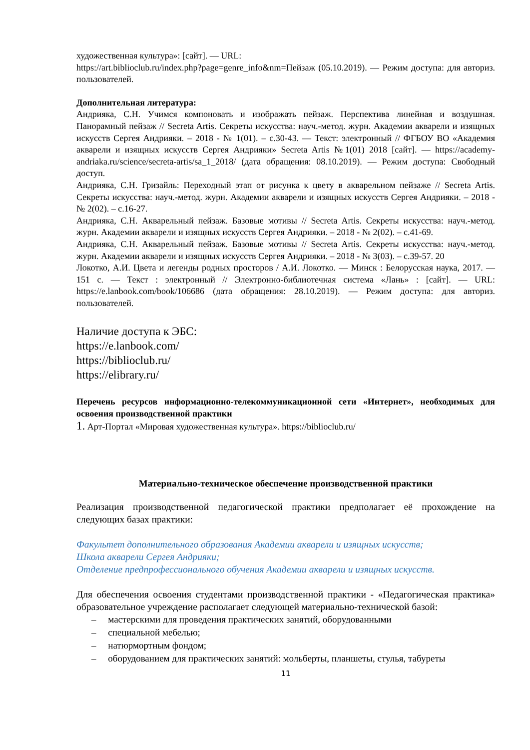художественная культура»: [сайт]. — URL:
https://art.biblioclub.ru/index.php?page=genre_info&nm=Пейзаж (05.10.2019). — Режим доступа: для авториз. пользователей.
Дополнительная литература:
Андрияка, С.Н. Учимся компоновать и изображать пейзаж. Перспектива линейная и воздушная. Панорамный пейзаж // Secreta Artis. Секреты искусства: науч.-метод. журн. Академии акварели и изящных искусств Сергея Андрияки. – 2018 - № 1(01). – с.30-43. — Текст: электронный // ФГБОУ ВО «Академия акварели и изящных искусств Сергея Андрияки» Secreta Artis №1(01) 2018 [сайт]. — https://academy-andriaka.ru/science/secreta-artis/sa_1_2018/ (дата обращения: 08.10.2019). — Режим доступа: Свободный доступ.
Андрияка, С.Н. Гризайль: Переходный этап от рисунка к цвету в акварельном пейзаже // Secreta Artis. Секреты искусства: науч.-метод. журн. Академии акварели и изящных искусств Сергея Андрияки. – 2018 - № 2(02). – с.16-27.
Андрияка, С.Н. Акварельный пейзаж. Базовые мотивы // Secreta Artis. Секреты искусства: науч.-метод. журн. Академии акварели и изящных искусств Сергея Андрияки. – 2018 - № 2(02). – с.41-69.
Андрияка, С.Н. Акварельный пейзаж. Базовые мотивы // Secreta Artis. Секреты искусства: науч.-метод. журн. Академии акварели и изящных искусств Сергея Андрияки. – 2018 - № 3(03). – с.39-57. 20
Локотко, А.И. Цвета и легенды родных просторов / А.И. Локотко. — Минск : Белорусская наука, 2017. — 151 с. — Текст : электронный // Электронно-библиотечная система «Лань» : [сайт]. — URL: https://e.lanbook.com/book/106686 (дата обращения: 28.10.2019). — Режим доступа: для авториз. пользователей.
Наличие доступа к ЭБС:
https://e.lanbook.com/
https://biblioclub.ru/
https://elibrary.ru/
Перечень ресурсов информационно-телекоммуникационной сети «Интернет», необходимых для освоения производственной практики
1. Арт-Портал «Мировая художественная культура». https://biblioclub.ru/
Материально-техническое обеспечение производственной практики
Реализация производственной педагогической практики предполагает её прохождение на следующих базах практики:
Факультет дополнительного образования Академии акварели и изящных искусств;
Школа акварели Сергея Андрияки;
Отделение предпрофессионального обучения Академии акварели и изящных искусств.
Для обеспечения освоения студентами производственной практики - «Педагогическая практика» образовательное учреждение располагает следующей материально-технической базой:
– мастерскими для проведения практических занятий, оборудованными
– специальной мебелью;
– натюрмортным фондом;
– оборудованием для практических занятий: мольберты, планшеты, стулья, табуреты
11